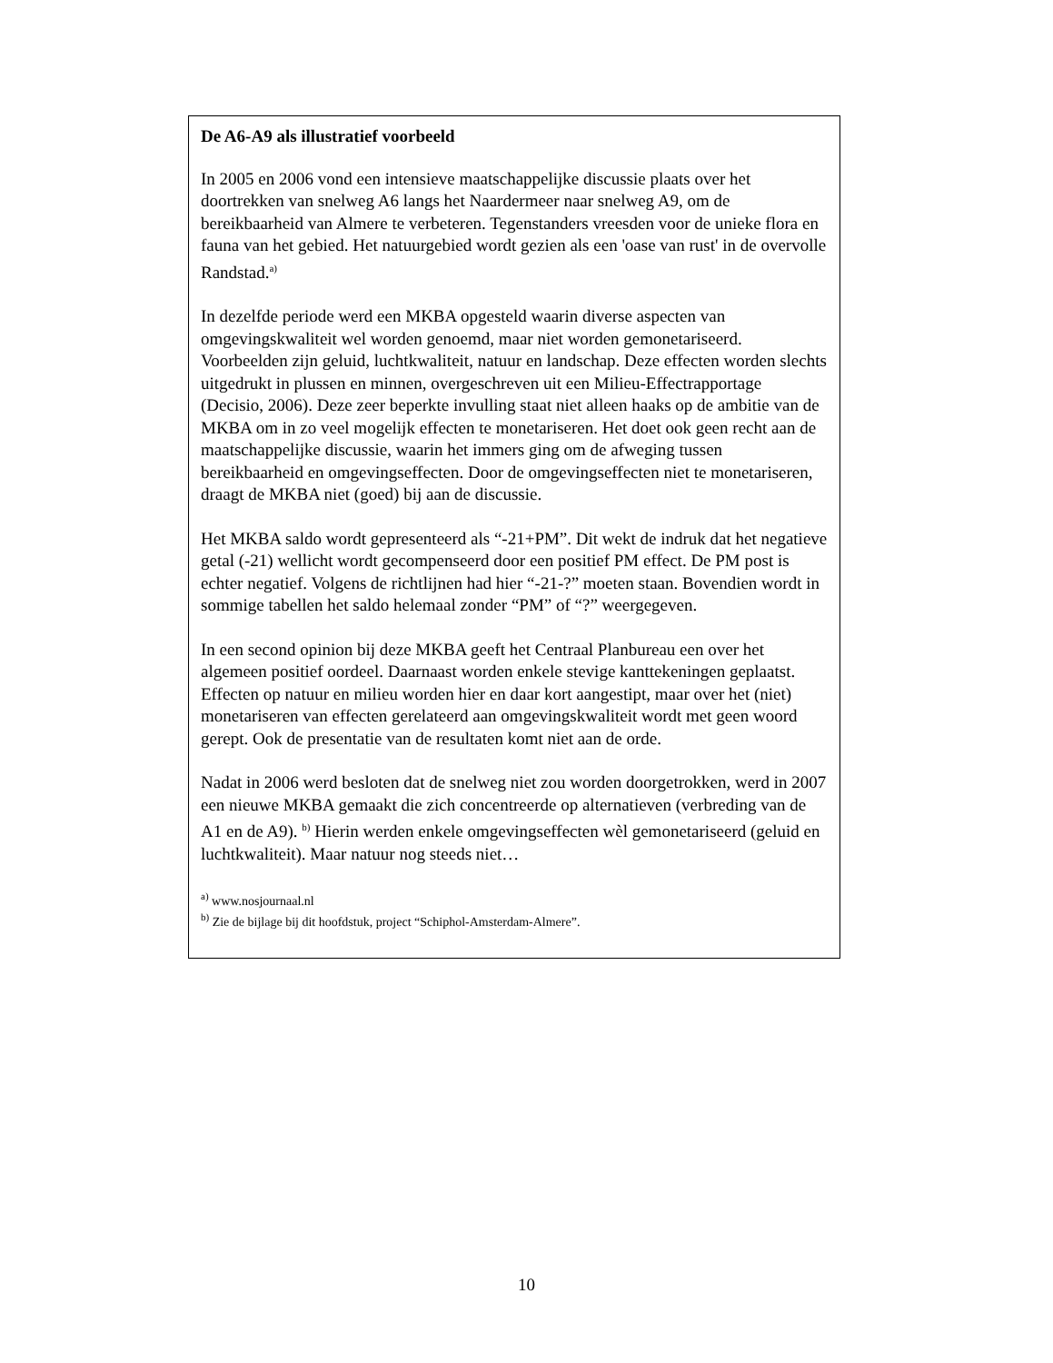De A6-A9 als illustratief voorbeeld
In 2005 en 2006 vond een intensieve maatschappelijke discussie plaats over het doortrekken van snelweg A6 langs het Naardermeer naar snelweg A9, om de bereikbaarheid van Almere te verbeteren. Tegenstanders vreesden voor de unieke flora en fauna van het gebied. Het natuurgebied wordt gezien als een 'oase van rust' in de overvolle Randstad.<sup>a)</sup>
In dezelfde periode werd een MKBA opgesteld waarin diverse aspecten van omgevingskwaliteit wel worden genoemd, maar niet worden gemonetariseerd. Voorbeelden zijn geluid, luchtkwaliteit, natuur en landschap. Deze effecten worden slechts uitgedrukt in plussen en minnen, overgeschreven uit een Milieu-Effectrapportage (Decisio, 2006). Deze zeer beperkte invulling staat niet alleen haaks op de ambitie van de MKBA om in zo veel mogelijk effecten te monetariseren. Het doet ook geen recht aan de maatschappelijke discussie, waarin het immers ging om de afweging tussen bereikbaarheid en omgevingseffecten. Door de omgevingseffecten niet te monetariseren, draagt de MKBA niet (goed) bij aan de discussie.
Het MKBA saldo wordt gepresenteerd als “-21+PM”. Dit wekt de indruk dat het negatieve getal (-21) wellicht wordt gecompenseerd door een positief PM effect. De PM post is echter negatief. Volgens de richtlijnen had hier “-21-?” moeten staan. Bovendien wordt in sommige tabellen het saldo helemaal zonder “PM” of “?” weergegeven.
In een second opinion bij deze MKBA geeft het Centraal Planbureau een over het algemeen positief oordeel. Daarnaast worden enkele stevige kanttekeningen geplaatst. Effecten op natuur en milieu worden hier en daar kort aangestipt, maar over het (niet) monetariseren van effecten gerelateerd aan omgevingskwaliteit wordt met geen woord gerept. Ook de presentatie van de resultaten komt niet aan de orde.
Nadat in 2006 werd besloten dat de snelweg niet zou worden doorgetrokken, werd in 2007 een nieuwe MKBA gemaakt die zich concentreerde op alternatieven (verbreding van de A1 en de A9). <sup>b)</sup> Hierin werden enkele omgevingseffecten wèl gemonetariseerd (geluid en luchtkwaliteit). Maar natuur nog steeds niet…
<sup>a)</sup> www.nosjournaal.nl
<sup>b)</sup> Zie de bijlage bij dit hoofdstuk, project “Schiphol-Amsterdam-Almere”.
10